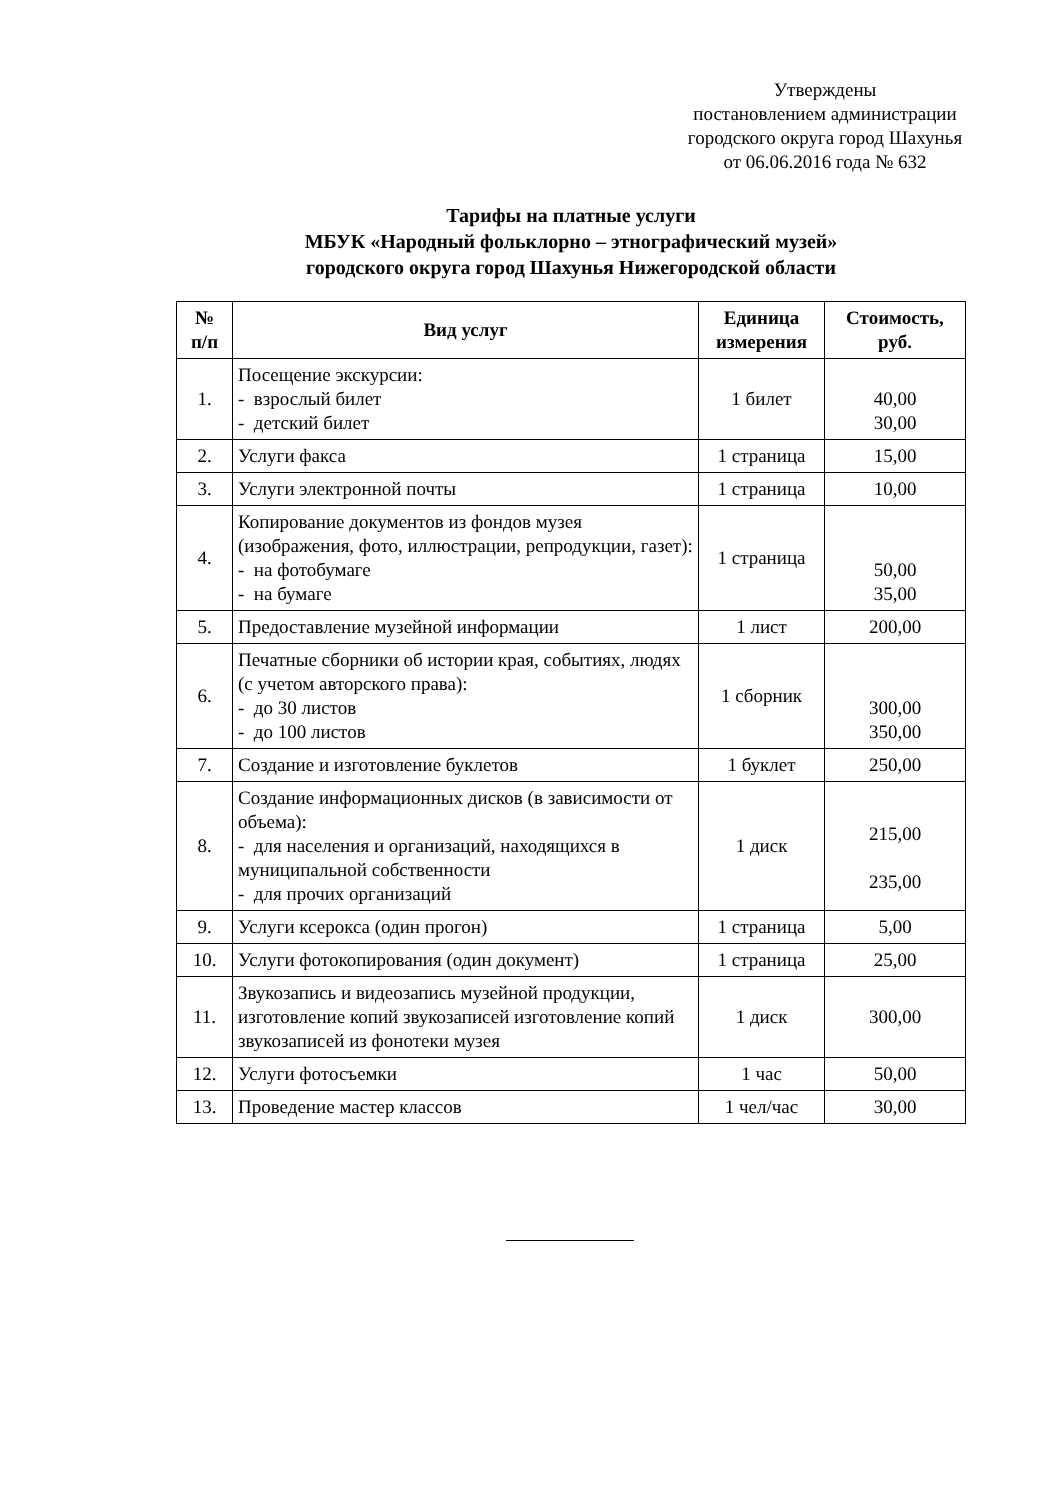Утверждены
постановлением администрации
городского округа город Шахунья
от 06.06.2016 года № 632
Тарифы на платные услуги
МБУК «Народный фольклорно – этнографический музей»
городского округа город Шахунья Нижегородской области
| № п/п | Вид услуг | Единица измерения | Стоимость, руб. |
| --- | --- | --- | --- |
| 1. | Посещение экскурсии: - взрослый билет - детский билет | 1 билет | 40,00 30,00 |
| 2. | Услуги факса | 1 страница | 15,00 |
| 3. | Услуги электронной почты | 1 страница | 10,00 |
| 4. | Копирование документов из фондов музея (изображения, фото, иллюстрации, репродукции, газет): - на фотобумаге - на бумаге | 1 страница | 50,00 35,00 |
| 5. | Предоставление музейной информации | 1 лист | 200,00 |
| 6. | Печатные сборники об истории края, событиях, людях (с учетом авторского права): - до 30 листов - до 100 листов | 1 сборник | 300,00 350,00 |
| 7. | Создание и изготовление буклетов | 1 буклет | 250,00 |
| 8. | Создание информационных дисков (в зависимости от объема): - для населения и организаций, находящихся в муниципальной собственности - для прочих организаций | 1 диск | 215,00 235,00 |
| 9. | Услуги ксерокса (один прогон) | 1 страница | 5,00 |
| 10. | Услуги фотокопирования (один документ) | 1 страница | 25,00 |
| 11. | Звукозапись и видеозапись музейной продукции, изготовление копий звукозаписей изготовление копий звукозаписей из фонотеки музея | 1 диск | 300,00 |
| 12. | Услуги фотосъемки | 1 час | 50,00 |
| 13. | Проведение мастер классов | 1 чел/час | 30,00 |